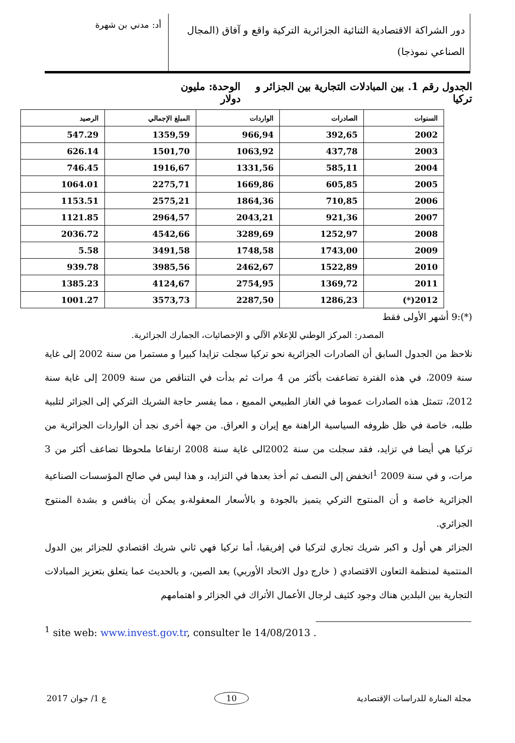دور الشراكة الاقتصادية الثنائية الجزائرية التركية واقع و آفاق (المجال الصناعي نموذجا)
أد: مدني بن شهرة
الجدول رقم 1. بين المبادلات التجارية بين الجزائر و تركيا الوحدة: مليون دولار
| السنوات | الصادرات | الواردات | المبلغ الإجمالي | الرصيد |
| --- | --- | --- | --- | --- |
| 2002 | 392,65 | 966,94 | 1359,59 | 547.29 |
| 2003 | 437,78 | 1063,92 | 1501,70 | 626.14 |
| 2004 | 585,11 | 1331,56 | 1916,67 | 746.45 |
| 2005 | 605,85 | 1669,86 | 2275,71 | 1064.01 |
| 2006 | 710,85 | 1864,36 | 2575,21 | 1153.51 |
| 2007 | 921,36 | 2043,21 | 2964,57 | 1121.85 |
| 2008 | 1252,97 | 3289,69 | 4542,66 | 2036.72 |
| 2009 | 1743,00 | 1748,58 | 3491,58 | 5.58 |
| 2010 | 1522,89 | 2462,67 | 3985,56 | 939.78 |
| 2011 | 1369,72 | 2754,95 | 4124,67 | 1385.23 |
| 2012(*) | 1286,23 | 2287,50 | 3573,73 | 1001.27 |
(*):9 أشهر الأولى فقط
المصدر: المركز الوطني للإعلام الآلي و الإحصائيات، الجمارك الجزائرية.
نلاحظ من الجدول السابق أن الصادرات الجزائرية نحو تركيا سجلت تزايدا كبيرا و مستمرا من سنة 2002 إلى غاية سنة 2009، في هذه الفترة تضاعفت بأكثر من 4 مرات ثم بدأت في التناقص من سنة 2009 إلى غاية سنة 2012، تتمثل هذه الصادرات عموما في الغاز الطبيعي المميع ، مما يفسر حاجة الشريك التركي إلى الجزائر لتلبية طلبه، خاصة في ظل ظروفه السياسية الراهنة مع إيران و العراق. من جهة أخرى نجد أن الواردات الجزائرية من تركيا هي أيضا في تزايد، فقد سجلت من سنة 2002الى غاية سنة 2008 ارتفاعا ملحوظا تضاعف أكثر من 3 مرات، و في سنة 2009 <sup>1</sup>انخفض إلى النصف ثم أخذ بعدها في التزايد، و هذا ليس في صالح المؤسسات الصناعية الجزائرية خاصة و أن المنتوج التركي يتميز بالجودة و بالأسعار المعقولة،و يمكن أن ينافس و بشدة المنتوج الجزائري.
الجزائر هي أول و اكبر شريك تجاري لتركيا في إفريقيا، أما تركيا فهي ثاني شريك اقتصادي للجزائر بين الدول المنتمية لمنظمة التعاون الاقتصادي ( خارج دول الاتحاد الأوربي) بعد الصين، و بالحديث عما يتعلق بتعزيز المبادلات التجارية بين البلدين هناك وجود كثيف لرجال الأعمال الأتراك في الجزائر و اهتمامهم
<sup>1</sup> site web: www.invest.gov.tr, consulter le 14/08/2013 .
مجلة المنارة للدراسات الإقتصادية 10 ع 1/ جوان 2017